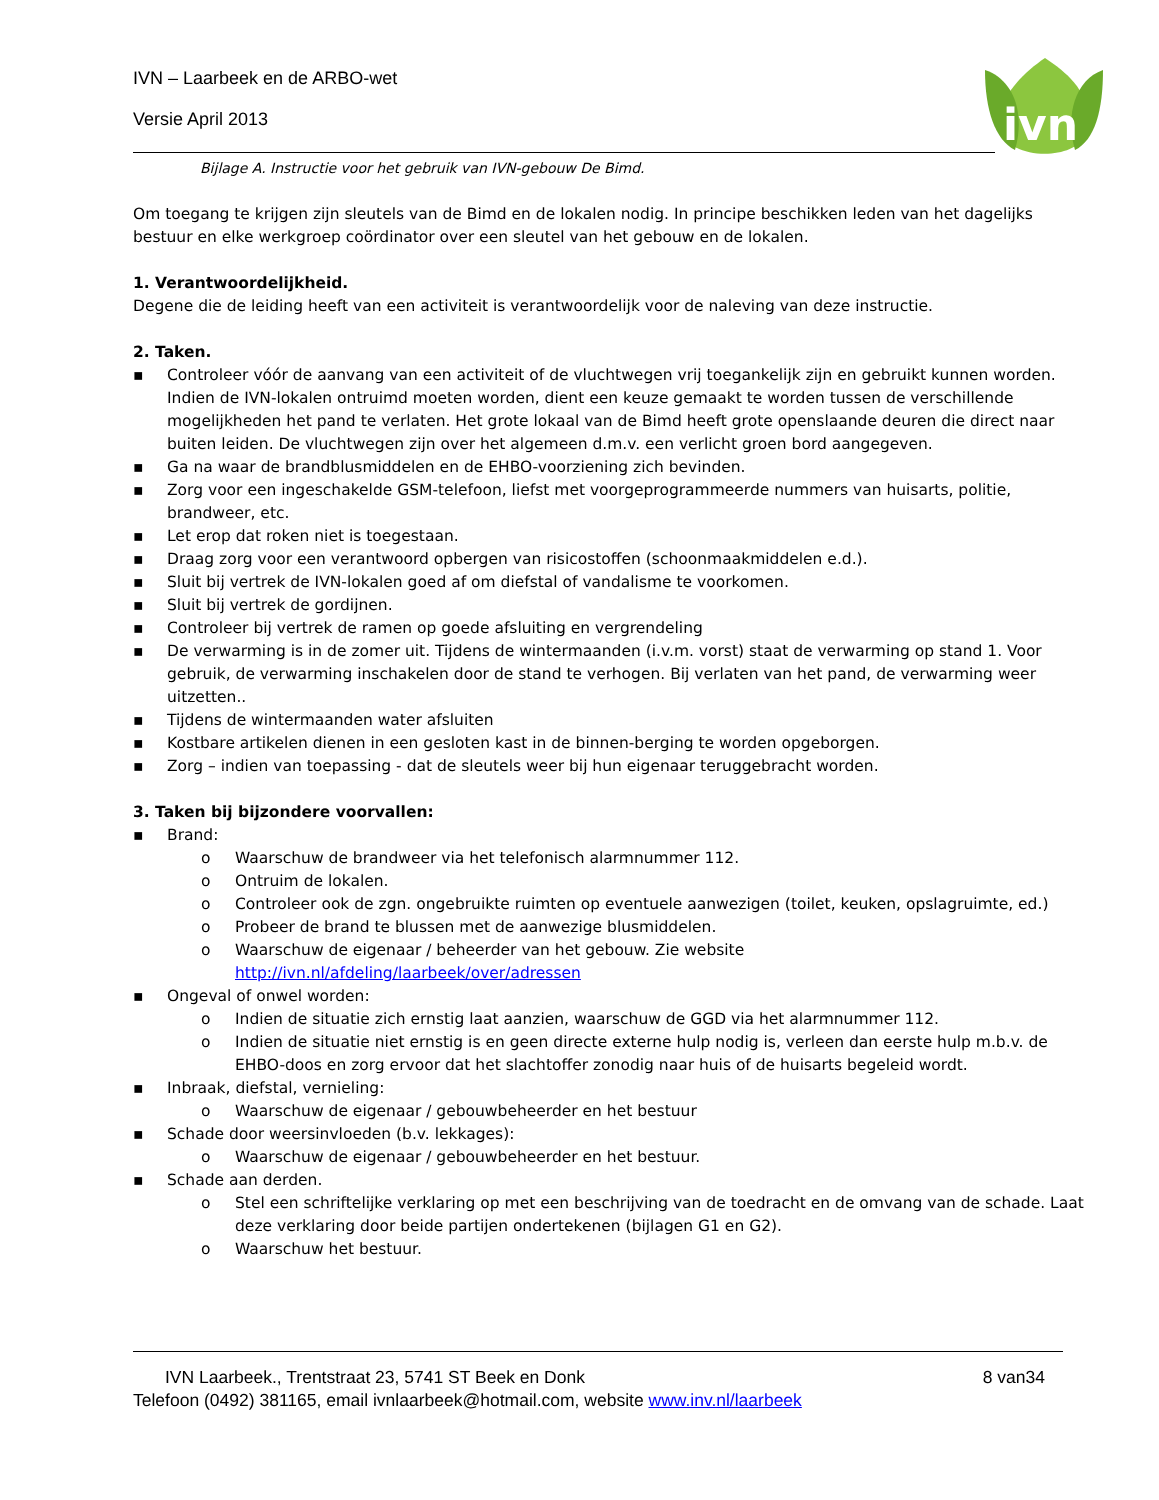ivn
IVN – Laarbeek en de ARBO-wet
Versie April 2013
Bijlage A. Instructie voor het gebruik van IVN-gebouw De Bimd.
Om toegang te krijgen zijn sleutels van de Bimd en de lokalen nodig. In principe beschikken leden van het dagelijks bestuur en elke werkgroep coördinator over een sleutel van het gebouw en de lokalen.
1. Verantwoordelijkheid.
Degene die de leiding heeft van een activiteit is verantwoordelijk voor de naleving van deze instructie.
2. Taken.
▪ Controleer vóór de aanvang van een activiteit of de vluchtwegen vrij toegankelijk zijn en gebruikt kunnen worden. Indien de IVN-lokalen ontruimd moeten worden, dient een keuze gemaakt te worden tussen de verschillende mogelijkheden het pand te verlaten. Het grote lokaal van de Bimd heeft grote openslaande deuren die direct naar buiten leiden. De vluchtwegen zijn over het algemeen d.m.v. een verlicht groen bord aangegeven.
▪ Ga na waar de brandblusmiddelen en de EHBO-voorziening zich bevinden.
▪ Zorg voor een ingeschakelde GSM-telefoon, liefst met voorgeprogrammeerde nummers van huisarts, politie, brandweer, etc.
▪ Let erop dat roken niet is toegestaan.
▪ Draag zorg voor een verantwoord opbergen van risicostoffen (schoonmaakmiddelen e.d.).
▪ Sluit bij vertrek de IVN-lokalen goed af om diefstal of vandalisme te voorkomen.
▪ Sluit bij vertrek de gordijnen.
▪ Controleer bij vertrek de ramen op goede afsluiting en vergrendeling
▪ De verwarming is in de zomer uit. Tijdens de wintermaanden (i.v.m. vorst) staat de verwarming op stand 1. Voor gebruik, de verwarming inschakelen door de stand te verhogen. Bij verlaten van het pand, de verwarming weer uitzetten..
▪ Tijdens de wintermaanden water afsluiten
▪ Kostbare artikelen dienen in een gesloten kast in de binnen-berging te worden opgeborgen.
▪ Zorg – indien van toepassing - dat de sleutels weer bij hun eigenaar teruggebracht worden.
3. Taken bij bijzondere voorvallen:
▪ Brand:
o Waarschuw de brandweer via het telefonisch alarmnummer 112.
o Ontruim de lokalen.
o Controleer ook de zgn. ongebruikte ruimten op eventuele aanwezigen (toilet, keuken, opslagruimte, ed.)
o Probeer de brand te blussen met de aanwezige blusmiddelen.
o Waarschuw de eigenaar / beheerder van het gebouw. Zie website http://ivn.nl/afdeling/laarbeek/over/adressen
▪ Ongeval of onwel worden:
o Indien de situatie zich ernstig laat aanzien, waarschuw de GGD via het alarmnummer 112.
o Indien de situatie niet ernstig is en geen directe externe hulp nodig is, verleen dan eerste hulp m.b.v. de EHBO-doos en zorg ervoor dat het slachtoffer zonodig naar huis of de huisarts begeleid wordt.
▪ Inbraak, diefstal, vernieling:
o Waarschuw de eigenaar / gebouwbeheerder en het bestuur
▪ Schade door weersinvloeden (b.v. lekkages):
o Waarschuw de eigenaar / gebouwbeheerder en het bestuur.
▪ Schade aan derden.
o Stel een schriftelijke verklaring op met een beschrijving van de toedracht en de omvang van de schade. Laat deze verklaring door beide partijen ondertekenen (bijlagen G1 en G2).
o Waarschuw het bestuur.
IVN Laarbeek., Trentstraat 23, 5741 ST Beek en Donk 8 van34
Telefoon (0492) 381165, email ivnlaarbeek@hotmail.com, website www.inv.nl/laarbeek